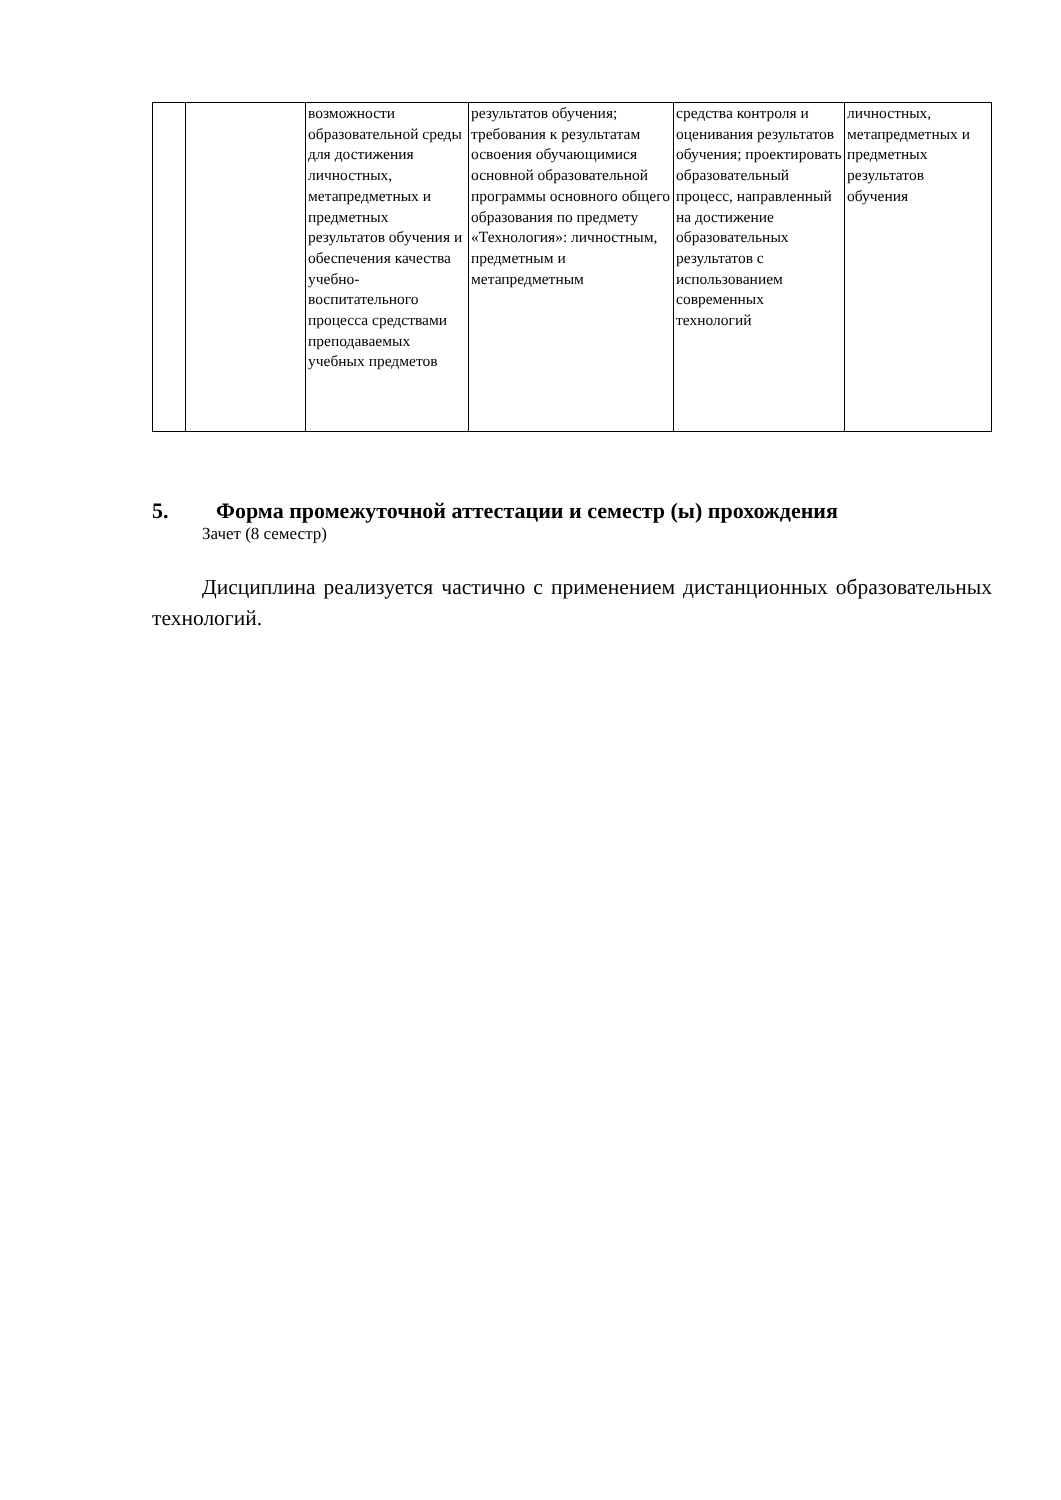| | | возможности образовательной среды для достижения личностных, метапредметных и предметных результатов обучения и обеспечения качества учебно-воспитательного процесса средствами преподаваемых учебных предметов | результатов обучения; требования к результатам освоения обучающимися основной образовательной программы основного общего образования по предмету «Технология»: личностным, предметным и метапредметным | средства контроля и оценивания результатов обучения; проектировать образовательный процесс, направленный на достижение образовательных результатов с использованием современных технологий | личностных, метапредметных и предметных результатов обучения |
5. Форма промежуточной аттестации и семестр (ы) прохождения
Зачет (8 семестр)
Дисциплина реализуется частично с применением дистанционных образовательных технологий.